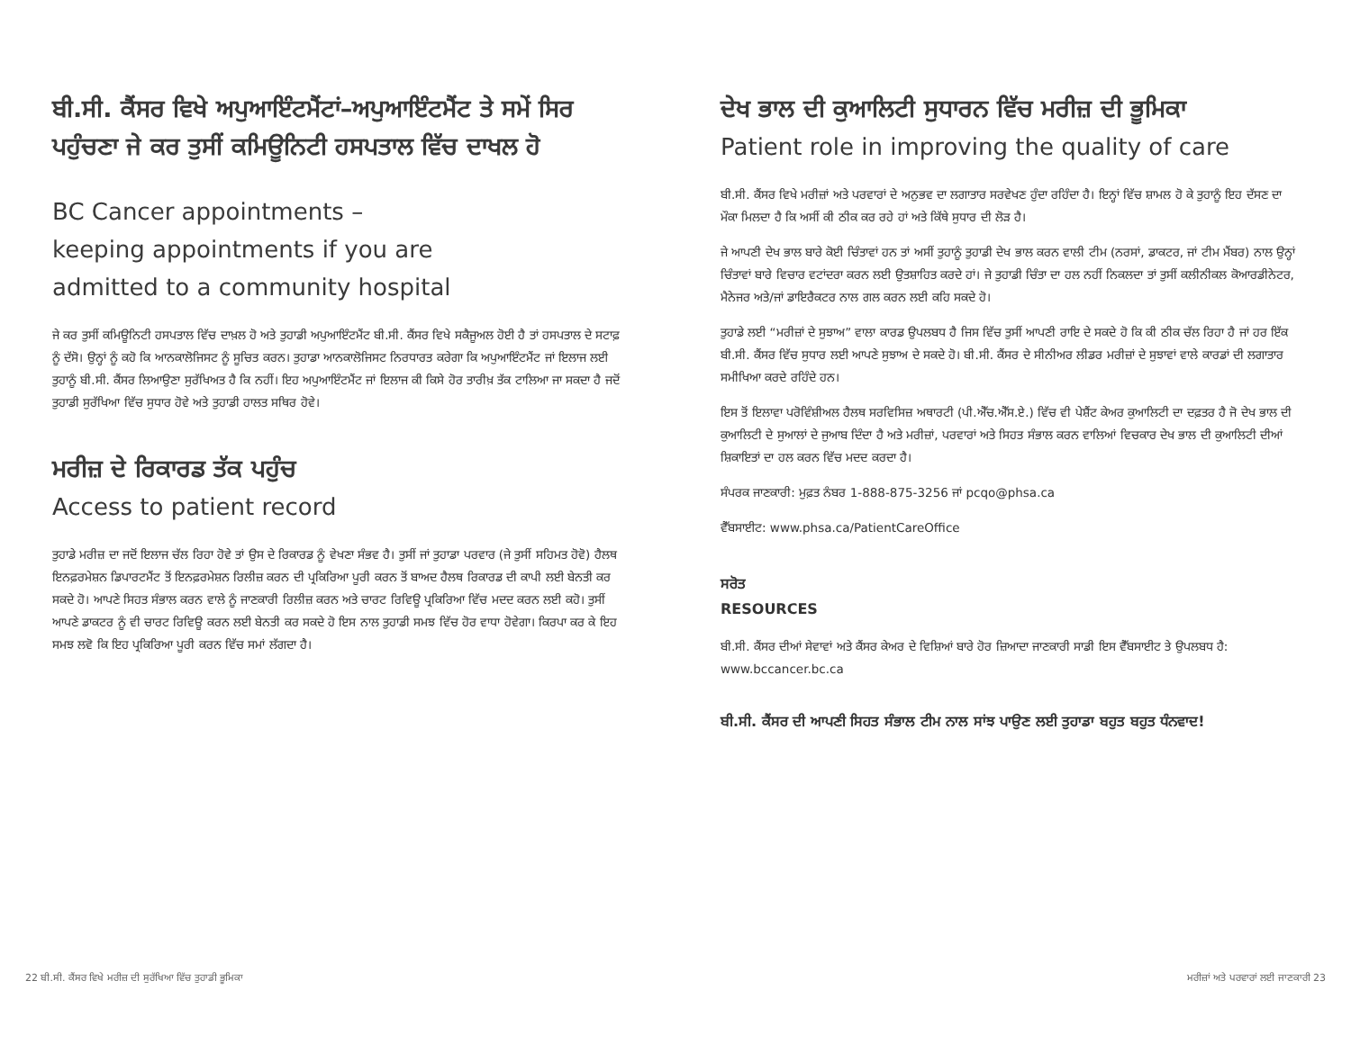ਬੀ.ਸੀ. ਕੈਂਸਰ ਵਿਖੇ ਅਪੁਆਇੰਟਮੈਂਟਾਂ–ਅਪੁਆਇੰਟਮੈਂਟ ਤੇ ਸਮੇਂ ਸਿਰ ਪਹੁੰਚਣਾ ਜੇ ਕਰ ਤੁਸੀਂ ਕਮਿਊਨਿਟੀ ਹਸਪਤਾਲ ਵਿੱਚ ਦਾਖਲ ਹੋ
BC Cancer appointments –
keeping appointments if you are
admitted to a community hospital
ਜੇ ਕਰ ਤੁਸੀਂ ਕਮਿਊਨਿਟੀ ਹਸਪਤਾਲ ਵਿੱਚ ਦਾਖ਼ਲ ਹੋ ਅਤੇ ਤੁਹਾਡੀ ਅਪੁਆਇੰਟਮੈਂਟ ਬੀ.ਸੀ. ਕੈਂਸਰ ਵਿਖੇ ਸਕੈਜੂਅਲ ਹੋਈ ਹੈ ਤਾਂ ਹਸਪਤਾਲ ਦੇ ਸਟਾਫ਼ ਨੂੰ ਦੱਸੋ। ਉਨ੍ਹਾਂ ਨੂੰ ਕਹੋ ਕਿ ਆਨਕਾਲੋਜਿਸਟ ਨੂੰ ਸੂਚਿਤ ਕਰਨ। ਤੁਹਾਡਾ ਆਨਕਾਲੋਜਿਸਟ ਨਿਰਧਾਰਤ ਕਰੇਗਾ ਕਿ ਅਪੁਆਇੰਟਮੈਂਟ ਜਾਂ ਇਲਾਜ ਲਈ ਤੁਹਾਨੂੰ ਬੀ.ਸੀ. ਕੈਂਸਰ ਲਿਆਉਣਾ ਸੁਰੱਖਿਅਤ ਹੈ ਕਿ ਨਹੀਂ। ਇਹ ਅਪੁਆਇੰਟਮੈਂਟ ਜਾਂ ਇਲਾਜ ਕੀ ਕਿਸੇ ਹੋਰ ਤਾਰੀਖ਼ ਤੱਕ ਟਾਲਿਆ ਜਾ ਸਕਦਾ ਹੈ ਜਦੋਂ ਤੁਹਾਡੀ ਸੁਰੱਖਿਆ ਵਿੱਚ ਸੁਧਾਰ ਹੋਵੇ ਅਤੇ ਤੁਹਾਡੀ ਹਾਲਤ ਸਥਿਰ ਹੋਵੇ।
ਮਰੀਜ਼ ਦੇ ਰਿਕਾਰਡ ਤੱਕ ਪਹੁੰਚ
Access to patient record
ਤੁਹਾਡੇ ਮਰੀਜ਼ ਦਾ ਜਦੋਂ ਇਲਾਜ ਚੱਲ ਰਿਹਾ ਹੋਵੇ ਤਾਂ ਉਸ ਦੇ ਰਿਕਾਰਡ ਨੂੰ ਵੇਖਣਾ ਸੰਭਵ ਹੈ। ਤੁਸੀਂ ਜਾਂ ਤੁਹਾਡਾ ਪਰਵਾਰ (ਜੇ ਤੁਸੀਂ ਸਹਿਮਤ ਹੋਵੋ) ਹੈਲਥ ਇਨਫ਼ਰਮੇਸ਼ਨ ਡਿਪਾਰਟਮੈਂਟ ਤੋਂ ਇਨਫ਼ਰਮੇਸ਼ਨ ਰਿਲੀਜ਼ ਕਰਨ ਦੀ ਪ੍ਰਕਿਰਿਆ ਪੂਰੀ ਕਰਨ ਤੋਂ ਬਾਅਦ ਹੈਲਥ ਰਿਕਾਰਡ ਦੀ ਕਾਪੀ ਲਈ ਬੇਨਤੀ ਕਰ ਸਕਦੇ ਹੋ। ਆਪਣੇ ਸਿਹਤ ਸੰਭਾਲ ਕਰਨ ਵਾਲੇ ਨੂੰ ਜਾਣਕਾਰੀ ਰਿਲੀਜ਼ ਕਰਨ ਅਤੇ ਚਾਰਟ ਰਿਵਿਊ ਪ੍ਰਕਿਰਿਆ ਵਿੱਚ ਮਦਦ ਕਰਨ ਲਈ ਕਹੋ। ਤੁਸੀਂ ਆਪਣੇ ਡਾਕਟਰ ਨੂੰ ਵੀ ਚਾਰਟ ਰਿਵਿਊ ਕਰਨ ਲਈ ਬੇਨਤੀ ਕਰ ਸਕਦੇ ਹੋ ਇਸ ਨਾਲ ਤੁਹਾਡੀ ਸਮਝ ਵਿੱਚ ਹੋਰ ਵਾਧਾ ਹੋਵੇਗਾ। ਕਿਰਪਾ ਕਰ ਕੇ ਇਹ ਸਮਝ ਲਵੋ ਕਿ ਇਹ ਪ੍ਰਕਿਰਿਆ ਪੂਰੀ ਕਰਨ ਵਿੱਚ ਸਮਾਂ ਲੱਗਦਾ ਹੈ।
ਦੇਖ ਭਾਲ ਦੀ ਕੁਆਲਿਟੀ ਸੁਧਾਰਨ ਵਿੱਚ ਮਰੀਜ਼ ਦੀ ਭੂਮਿਕਾ
Patient role in improving the quality of care
ਬੀ.ਸੀ. ਕੈਂਸਰ ਵਿਖੇ ਮਰੀਜ਼ਾਂ ਅਤੇ ਪਰਵਾਰਾਂ ਦੇ ਅਨੁਭਵ ਦਾ ਲਗਾਤਾਰ ਸਰਵੇਖਣ ਹੁੰਦਾ ਰਹਿੰਦਾ ਹੈ। ਇਨ੍ਹਾਂ ਵਿੱਚ ਸ਼ਾਮਲ ਹੋ ਕੇ ਤੁਹਾਨੂੰ ਇਹ ਦੱਸਣ ਦਾ ਮੌਕਾ ਮਿਲਦਾ ਹੈ ਕਿ ਅਸੀਂ ਕੀ ਠੀਕ ਕਰ ਰਹੇ ਹਾਂ ਅਤੇ ਕਿੱਥੇ ਸੁਧਾਰ ਦੀ ਲੋੜ ਹੈ।
ਜੇ ਆਪਣੀ ਦੇਖ ਭਾਲ ਬਾਰੇ ਕੋਈ ਚਿੰਤਾਵਾਂ ਹਨ ਤਾਂ ਅਸੀਂ ਤੁਹਾਨੂੰ ਤੁਹਾਡੀ ਦੇਖ ਭਾਲ ਕਰਨ ਵਾਲੀ ਟੀਮ (ਨਰਸਾਂ, ਡਾਕਟਰ, ਜਾਂ ਟੀਮ ਮੈਂਬਰ) ਨਾਲ ਉਨ੍ਹਾਂ ਚਿੰਤਾਵਾਂ ਬਾਰੇ ਵਿਚਾਰ ਵਟਾਂਦਰਾ ਕਰਨ ਲਈ ਉਤਸ਼ਾਹਿਤ ਕਰਦੇ ਹਾਂ। ਜੇ ਤੁਹਾਡੀ ਚਿੰਤਾ ਦਾ ਹਲ ਨਹੀਂ ਨਿਕਲਦਾ ਤਾਂ ਤੁਸੀਂ ਕਲੀਨੀਕਲ ਕੋਆਰਡੀਨੇਟਰ, ਮੈਨੇਜਰ ਅਤੇ/ਜਾਂ ਡਾਇਰੈਕਟਰ ਨਾਲ ਗਲ ਕਰਨ ਲਈ ਕਹਿ ਸਕਦੇ ਹੋ।
ਤੁਹਾਡੇ ਲਈ “ਮਰੀਜ਼ਾਂ ਦੇ ਸੁਝਾਅ” ਵਾਲਾ ਕਾਰਡ ਉਪਲਬਧ ਹੈ ਜਿਸ ਵਿੱਚ ਤੁਸੀਂ ਆਪਣੀ ਰਾਇ ਦੇ ਸਕਦੇ ਹੋ ਕਿ ਕੀ ਠੀਕ ਚੱਲ ਰਿਹਾ ਹੈ ਜਾਂ ਹਰ ਇੱਕ ਬੀ.ਸੀ. ਕੈਂਸਰ ਵਿੱਚ ਸੁਧਾਰ ਲਈ ਆਪਣੇ ਸੁਝਾਅ ਦੇ ਸਕਦੇ ਹੋ। ਬੀ.ਸੀ. ਕੈਂਸਰ ਦੇ ਸੀਨੀਅਰ ਲੀਡਰ ਮਰੀਜ਼ਾਂ ਦੇ ਸੁਝਾਵਾਂ ਵਾਲੇ ਕਾਰਡਾਂ ਦੀ ਲਗਾਤਾਰ ਸਮੀਖਿਆ ਕਰਦੇ ਰਹਿੰਦੇ ਹਨ।
ਇਸ ਤੋਂ ਇਲਾਵਾ ਪਰੋਵਿੰਸ਼ੀਅਲ ਹੈਲਥ ਸਰਵਿਸਿਜ਼ ਅਥਾਰਟੀ (ਪੀ.ਐੱਚ.ਐੱਸ.ਏ.) ਵਿੱਚ ਵੀ ਪੇਸ਼ੈਂਟ ਕੇਅਰ ਕੁਆਲਿਟੀ ਦਾ ਦਫ਼ਤਰ ਹੈ ਜੋ ਦੇਖ ਭਾਲ ਦੀ ਕੁਆਲਿਟੀ ਦੇ ਸੁਆਲਾਂ ਦੇ ਜੁਆਬ ਦਿੰਦਾ ਹੈ ਅਤੇ ਮਰੀਜ਼ਾਂ, ਪਰਵਾਰਾਂ ਅਤੇ ਸਿਹਤ ਸੰਭਾਲ ਕਰਨ ਵਾਲਿਆਂ ਵਿਚਕਾਰ ਦੇਖ ਭਾਲ ਦੀ ਕੁਆਲਿਟੀ ਦੀਆਂ ਸ਼ਿਕਾਇਤਾਂ ਦਾ ਹਲ ਕਰਨ ਵਿੱਚ ਮਦਦ ਕਰਦਾ ਹੈ।
ਸੰਪਰਕ ਜਾਣਕਾਰੀ: ਮੁਫ਼ਤ ਨੰਬਰ 1-888-875-3256 ਜਾਂ pcqo@phsa.ca
ਵੈੱਬਸਾਈਟ: www.phsa.ca/PatientCareOffice
ਸਰੋਤ
RESOURCES
ਬੀ.ਸੀ. ਕੈਂਸਰ ਦੀਆਂ ਸੇਵਾਵਾਂ ਅਤੇ ਕੈਂਸਰ ਕੇਅਰ ਦੇ ਵਿਸ਼ਿਆਂ ਬਾਰੇ ਹੋਰ ਜ਼ਿਆਦਾ ਜਾਣਕਾਰੀ ਸਾਡੀ ਇਸ ਵੈੱਬਸਾਈਟ ਤੇ ਉਪਲਬਧ ਹੈ: www.bccancer.bc.ca
ਬੀ.ਸੀ. ਕੈਂਸਰ ਦੀ ਆਪਣੀ ਸਿਹਤ ਸੰਭਾਲ ਟੀਮ ਨਾਲ ਸਾਂਝ ਪਾਉਣ ਲਈ ਤੁਹਾਡਾ ਬਹੁਤ ਬਹੁਤ ਧੰਨਵਾਦ!
22 ਬੀ.ਸੀ. ਕੈਂਸਰ ਵਿਖੇ ਮਰੀਜ਼ ਦੀ ਸੁਰੱਖਿਆ ਵਿੱਚ ਤੁਹਾਡੀ ਭੂਮਿਕਾ ਮਰੀਜ਼ਾਂ ਅਤੇ ਪਰਵਾਰਾਂ ਲਈ ਜਾਣਕਾਰੀ 23